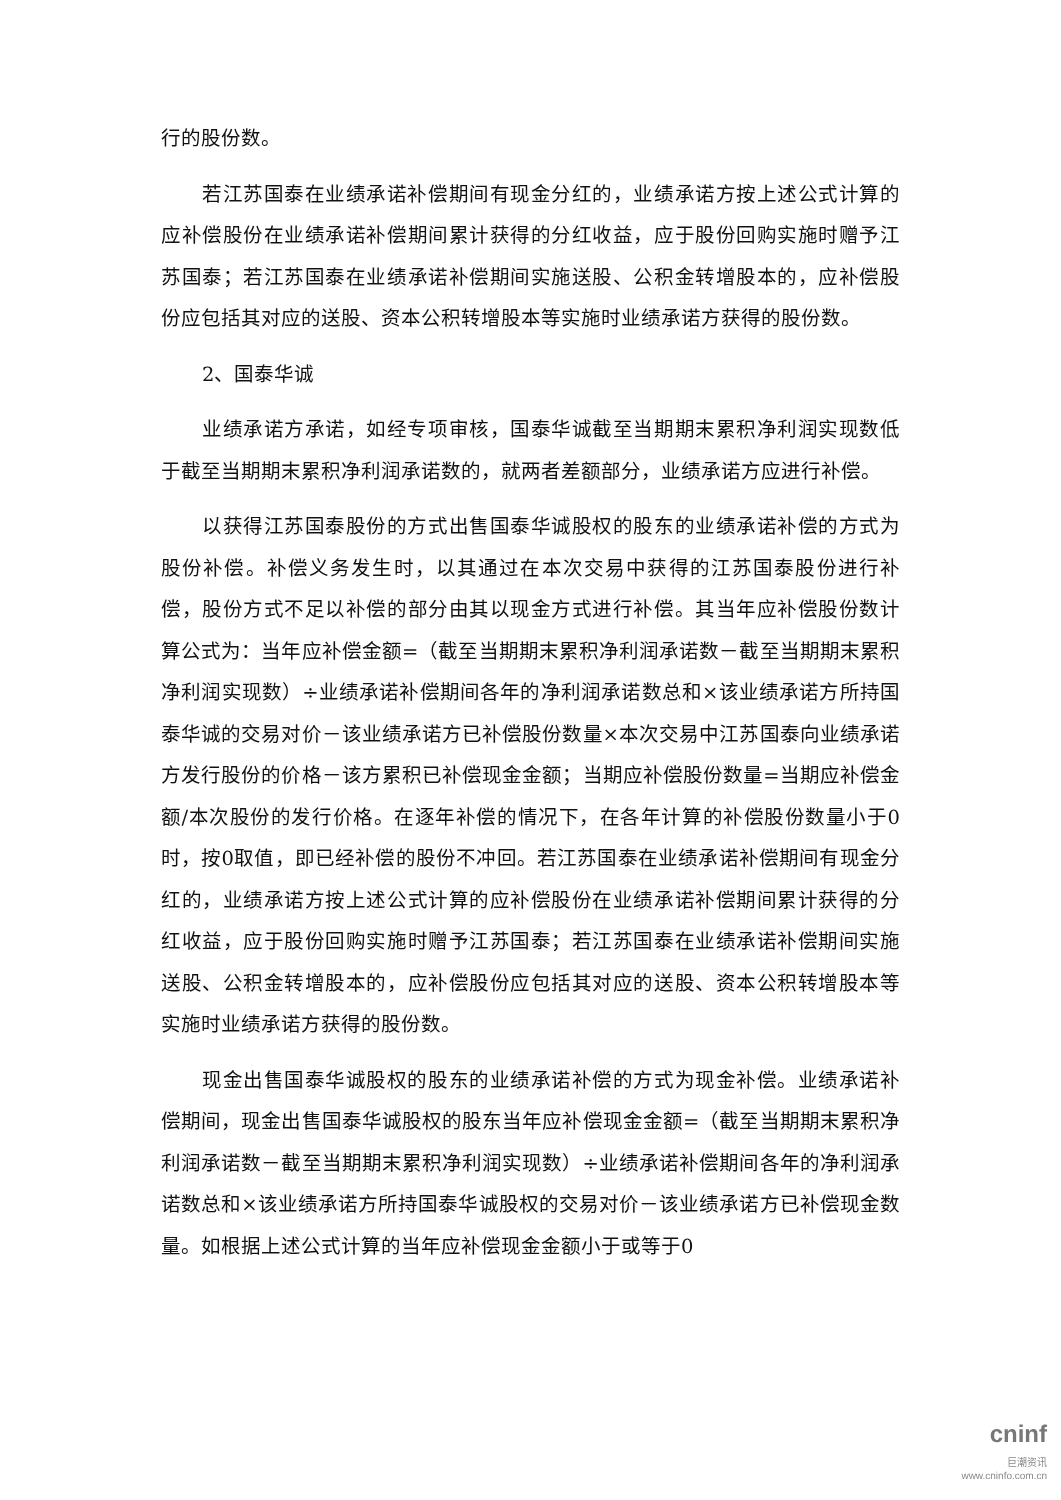行的股份数。
若江苏国泰在业绩承诺补偿期间有现金分红的，业绩承诺方按上述公式计算的应补偿股份在业绩承诺补偿期间累计获得的分红收益，应于股份回购实施时赠予江苏国泰；若江苏国泰在业绩承诺补偿期间实施送股、公积金转增股本的，应补偿股份应包括其对应的送股、资本公积转增股本等实施时业绩承诺方获得的股份数。
2、国泰华诚
业绩承诺方承诺，如经专项审核，国泰华诚截至当期期末累积净利润实现数低于截至当期期末累积净利润承诺数的，就两者差额部分，业绩承诺方应进行补偿。
以获得江苏国泰股份的方式出售国泰华诚股权的股东的业绩承诺补偿的方式为股份补偿。补偿义务发生时，以其通过在本次交易中获得的江苏国泰股份进行补偿，股份方式不足以补偿的部分由其以现金方式进行补偿。其当年应补偿股份数计算公式为：当年应补偿金额=（截至当期期末累积净利润承诺数－截至当期期末累积净利润实现数）÷业绩承诺补偿期间各年的净利润承诺数总和×该业绩承诺方所持国泰华诚的交易对价－该业绩承诺方已补偿股份数量×本次交易中江苏国泰向业绩承诺方发行股份的价格－该方累积已补偿现金金额；当期应补偿股份数量=当期应补偿金额/本次股份的发行价格。在逐年补偿的情况下，在各年计算的补偿股份数量小于0时，按0取值，即已经补偿的股份不冲回。若江苏国泰在业绩承诺补偿期间有现金分红的，业绩承诺方按上述公式计算的应补偿股份在业绩承诺补偿期间累计获得的分红收益，应于股份回购实施时赠予江苏国泰；若江苏国泰在业绩承诺补偿期间实施送股、公积金转增股本的，应补偿股份应包括其对应的送股、资本公积转增股本等实施时业绩承诺方获得的股份数。
现金出售国泰华诚股权的股东的业绩承诺补偿的方式为现金补偿。业绩承诺补偿期间，现金出售国泰华诚股权的股东当年应补偿现金金额=（截至当期期末累积净利润承诺数－截至当期期末累积净利润实现数）÷业绩承诺补偿期间各年的净利润承诺数总和×该业绩承诺方所持国泰华诚股权的交易对价－该业绩承诺方已补偿现金数量。如根据上述公式计算的当年应补偿现金金额小于或等于0
cninf
巨潮资讯
www.cninfo.com.cn